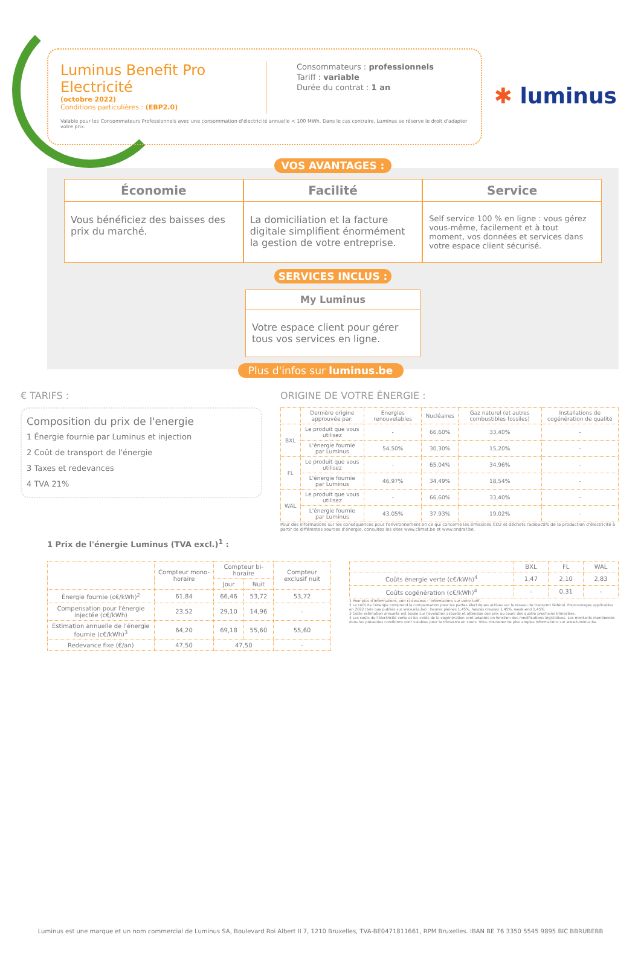✱ luminus
Luminus Benefit Pro Electricité
(octobre 2022)
Conditions particulières : (EBP2.0)
Consommateurs : professionnels
Tariff : variable
Durée du contrat : 1 an
Valable pour les Consommateurs Professionnels avec une consommation d'électricité annuelle < 100 MWh. Dans le cas contraire, Luminus se réserve le droit d'adapter votre prix.
VOS AVANTAGES :
Économie
Vous bénéficiez des baisses des prix du marché.
Facilité
La domiciliation et la facture digitale simplifient énormément la gestion de votre entreprise.
Service
Self service 100 % en ligne : vous gérez vous-même, facilement et à tout moment, vos données et services dans votre espace client sécurisé.
SERVICES INCLUS :
My Luminus
Votre espace client pour gérer tous vos services en ligne.
Plus d'infos sur luminus.be
€ TARIFS :
Composition du prix de l'energie
1 Énergie fournie par Luminus et injection
2 Coût de transport de l'énergie
3 Taxes et redevances
4 TVA 21%
ORIGINE DE VOTRE ÉNERGIE :
| | Dernière origine approuvée par: | Energies renouvelables | Nucléaires | Gaz naturel (et autres combustibles fossiles) | Installations de cogénération de qualité |
| --- | --- | --- | --- | --- | --- |
| BXL | Le produit que vous utilisez | - | 66,60% | 33,40% | - |
| | L'énergie fournie par Luminus | 54,50% | 30,30% | 15,20% | - |
| FL | Le produit que vous utilisez | - | 65,04% | 34,96% | - |
| | L'énergie fournie par Luminus | 46,97% | 34,49% | 18,54% | - |
| WAL | Le produit que vous utilisez | - | 66,60% | 33,40% | - |
| | L'énergie fournie par Luminus | 43,05% | 37,93% | 19,02% | - |
Pour des informations sur les conséquences pour l'environnement en ce qui concerne les émissions CO2 et déchets radioactifs de la production d'électricité à partir de différentes sources d'énergie, consultez les sites www.climat.be et www.ondraf.be.
1 Prix de l'énergie Luminus (TVA excl.)<sup>1</sup> :
| | Compteur mono-horaire | Compteur bi-horaire | | Compteur exclusif nuit |
| --- | --- | --- | --- | --- |
| | | Jour | Nuit | |
| Énergie fournie (c€/kWh)<sup>2</sup> | 61,84 | 66,46 | 53,72 | 53,72 |
| Compensation pour l'énergie injectée (c€/kWh) | 23,52 | 29,10 | 14,96 | - |
| Estimation annuelle de l'énergie fournie (c€/kWh)<sup>3</sup> | 64,20 | 69,18 | 55,60 | 55,60 |
| Redevance fixe (€/an) | 47,50 | 47,50 | | - |
| | BXL | FL | WAL |
| --- | --- | --- | --- |
| Coûts énergie verte (c€/kWh)<sup>4</sup> | 1,47 | 2,10 | 2,83 |
| Coûts cogénération (c€/kWh)<sup>4</sup> | - | 0,31 | - |
1 Pour plus d'informations, voir ci-dessous : 'Informations sur votre tarif'.
2 Le coût de l'énergie comprend la compensation pour les pertes électriques actives sur le réseau de transport fédéral. Pourcentages applicables en 2022 (tels que publiés sur www.elia.be) : heures pleines 1,45%, heures creuses 1,45%, week-end 1,45%.
3 Cette estimation annuelle est basée sur l'évolution actuelle et attendue des prix au cours des quatre prochains trimestres.
4 Les coûts de l'électricité verte et les coûts de la cogénération sont adaptés en fonction des modifications législatives. Les montants mentionnés dans les présentes conditions sont valables pour le trimestre en cours. Vous trouverez de plus amples informations sur www.luminus.be.
Luminus est une marque et un nom commercial de Luminus SA, Boulevard Roi Albert II 7, 1210 Bruxelles, TVA-BE0471811661, RPM Bruxelles. IBAN BE 76 3350 5545 9895 BIC BBRUBEBB